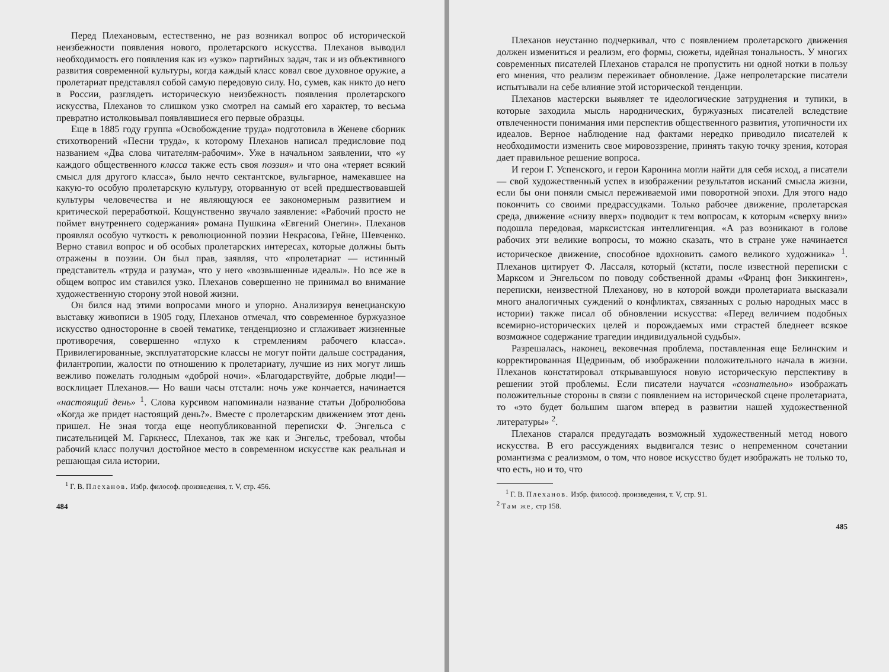Перед Плехановым, естественно, не раз возникал вопрос об исторической неизбежности появления нового, пролетарского искусства. Плеханов выводил необходимость его появления как из «узко» партийных задач, так и из объективного развития современной культуры, когда каждый класс ковал свое духовное оружие, а пролетариат представлял собой самую передовую силу. Но, сумев, как никто до него в России, разглядеть историческую неизбежность появления пролетарского искусства, Плеханов то слишком узко смотрел на самый его характер, то весьма превратно истолковывал появлявшиеся его первые образцы.
Еще в 1885 году группа «Освобождение труда» подготовила в Женеве сборник стихотворений «Песни труда», к которому Плеханов написал предисловие под названием «Два слова читателям-рабочим». Уже в начальном заявлении, что «у каждого общественного класса также есть своя поэзия» и что она «теряет всякий смысл для другого класса», было нечто сектантское, вульгарное, намекавшее на какую-то особую пролетарскую культуру, оторванную от всей предшествовавшей культуры человечества и не являющуюся ее закономерным развитием и критической переработкой. Кощунственно звучало заявление: «Рабочий просто не поймет внутреннего содержания» романа Пушкина «Евгений Онегин». Плеханов проявлял особую чуткость к революционной поэзии Некрасова, Гейне, Шевченко. Верно ставил вопрос и об особых пролетарских интересах, которые должны быть отражены в поэзии. Он был прав, заявляя, что «пролетариат — истинный представитель «труда и разума», что у него «возвышенные идеалы». Но все же в общем вопрос им ставился узко. Плеханов совершенно не принимал во внимание художественную сторону этой новой жизни.
Он бился над этими вопросами много и упорно. Анализируя венецианскую выставку живописи в 1905 году, Плеханов отмечал, что современное буржуазное искусство односторонне в своей тематике, тенденциозно и сглаживает жизненные противоречия, совершенно «глухо к стремлениям рабочего класса». Привилегированные, эксплуататорские классы не могут пойти дальше сострадания, филантропии, жалости по отношению к пролетариату, лучшие из них могут лишь вежливо пожелать голодным «доброй ночи». «Благодарствуйте, добрые люди!— восклицает Плеханов.— Но ваши часы отстали: ночь уже кончается, начинается «настоящий день» <sup>1</sup>. Слова курсивом напоминали название статьи Добролюбова «Когда же придет настоящий день?». Вместе с пролетарским движением этот день пришел. Не зная тогда еще неопубликованной переписки Ф. Энгельса с писательницей М. Гаркнесс, Плеханов, так же как и Энгельс, требовал, чтобы рабочий класс получил достойное место в современном искусстве как реальная и решающая сила истории.
<sup>1</sup> Г. В. Плеханов. Избр. философ. произведения, т. V, стр. 456.
484
Плеханов неустанно подчеркивал, что с появлением пролетарского движения должен измениться и реализм, его формы, сюжеты, идейная тональность. У многих современных писателей Плеханов старался не пропустить ни одной нотки в пользу его мнения, что реализм переживает обновление. Даже непролетарские писатели испытывали на себе влияние этой исторической тенденции.
Плеханов мастерски выявляет те идеологические затруднения и тупики, в которые заходила мысль народнических, буржуазных писателей вследствие отвлеченности понимания ими перспектив общественного развития, утопичности их идеалов. Верное наблюдение над фактами нередко приводило писателей к необходимости изменить свое мировоззрение, принять такую точку зрения, которая дает правильное решение вопроса.
И герои Г. Успенского, и герои Каронина могли найти для себя исход, а писатели — свой художественный успех в изображении результатов исканий смысла жизни, если бы они поняли смысл переживаемой ими поворотной эпохи. Для этого надо покончить со своими предрассудками. Только рабочее движение, пролетарская среда, движение «снизу вверх» подводит к тем вопросам, к которым «сверху вниз» подошла передовая, марксистская интеллигенция. «А раз возникают в голове рабочих эти великие вопросы, то можно сказать, что в стране уже начинается историческое движение, способное вдохновить самого великого художника» <sup>1</sup>. Плеханов цитирует Ф. Лассаля, который (кстати, после известной переписки с Марксом и Энгельсом по поводу собственной драмы «Франц фон Зиккинген», переписки, неизвестной Плеханову, но в которой вожди пролетариата высказали много аналогичных суждений о конфликтах, связанных с ролью народных масс в истории) также писал об обновлении искусства: «Перед величием подобных всемирно-исторических целей и порождаемых ими страстей бледнеет всякое возможное содержание трагедии индивидуальной судьбы».
Разрешалась, наконец, вековечная проблема, поставленная еще Белинским и корректированная Щедриным, об изображении положительного начала в жизни. Плеханов констатировал открывавшуюся новую историческую перспективу в решении этой проблемы. Если писатели научатся «сознательно» изображать положительные стороны в связи с появлением на исторической сцене пролетариата, то «это будет большим шагом вперед в развитии нашей художественной литературы» <sup>2</sup>.
Плеханов старался предугадать возможный художественный метод нового искусства. В его рассуждениях выдвигался тезис о непременном сочетании романтизма с реализмом, о том, что новое искусство будет изображать не только то, что есть, но и то, что
<sup>1</sup> Г. В. Плеханов. Избр. философ. произведения, т. V, стр. 91.
<sup>2</sup> Там же, стр 158.
485